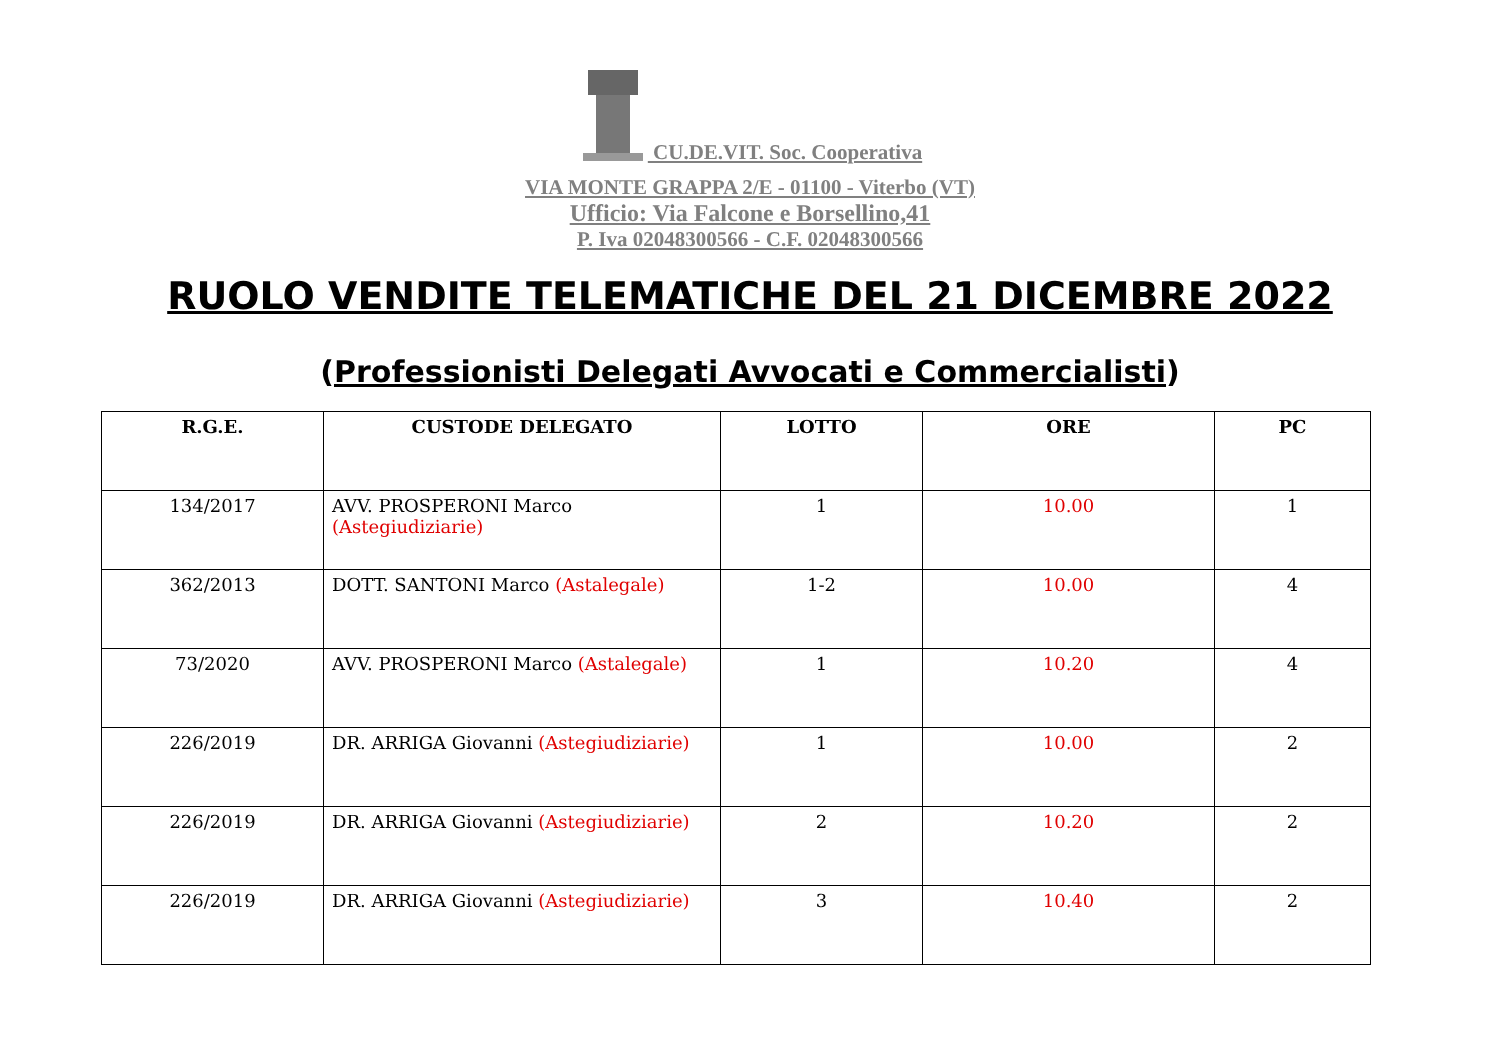CU.DE.VIT. Soc. Cooperativa
VIA MONTE GRAPPA 2/E - 01100 - Viterbo (VT)
Ufficio: Via Falcone e Borsellino,41
P. Iva 02048300566 - C.F. 02048300566
RUOLO VENDITE TELEMATICHE DEL 21 DICEMBRE 2022
(Professionisti Delegati Avvocati e Commercialisti)
| R.G.E. | CUSTODE DELEGATO | LOTTO | ORE | PC |
| --- | --- | --- | --- | --- |
| 134/2017 | AVV. PROSPERONI Marco (Astegiudiziarie) | 1 | 10.00 | 1 |
| 362/2013 | DOTT. SANTONI Marco (Astalegale) | 1-2 | 10.00 | 4 |
| 73/2020 | AVV. PROSPERONI Marco (Astalegale) | 1 | 10.20 | 4 |
| 226/2019 | DR. ARRIGA Giovanni (Astegiudiziarie) | 1 | 10.00 | 2 |
| 226/2019 | DR. ARRIGA Giovanni (Astegiudiziarie) | 2 | 10.20 | 2 |
| 226/2019 | DR. ARRIGA Giovanni (Astegiudiziarie) | 3 | 10.40 | 2 |